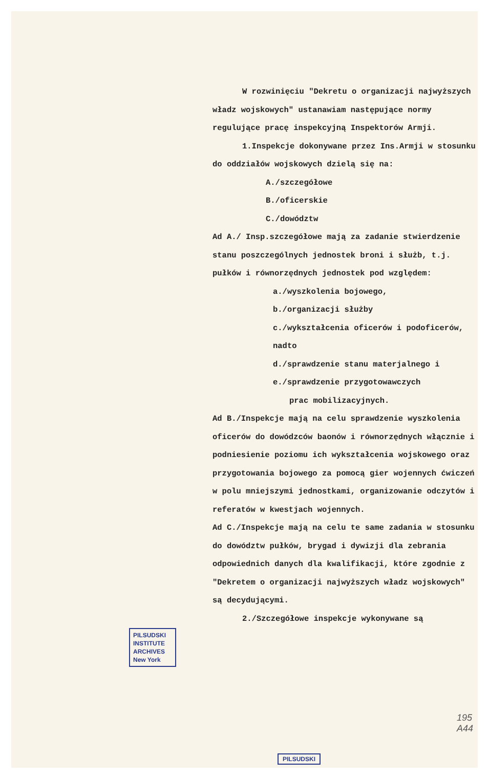W rozwinięciu "Dekretu o organizacji najwyższych władz wojskowych" ustanawiam następujące normy regulujące pracę inspekcyjną Inspektorów Armji.
1.Inspekcje dokonywane przez Ins.Armji w stosunku do oddziałów wojskowych dzielą się na:
A./szczegółowe
B./oficerskie
C./dowództw
Ad A./ Insp.szczegółowe mają za zadanie stwierdzenie stanu poszczególnych jednostek broni i służb, t.j. pułków i równorzędnych jednostek pod względem:
a./wyszkolenia bojowego,
b./organizacji służby
c./wykształcenia oficerów i podoficerów, nadto
d./sprawdzenie stanu materjalnego i
e./sprawdzenie przygotowawczych
prac mobilizacyjnych.
Ad B./Inspekcje mają na celu sprawdzenie wyszkolenia oficerów do dowódzców baonów i równorzędnych włącznie i podniesienie poziomu ich wykształcenia wojskowego oraz przygotowania bojowego za pomocą gier wojennych ćwiczeń w polu mniejszymi jednostkami, organizowanie odczytów i referatów w kwestjach wojennych.
Ad C./Inspekcje mają na celu te same zadania w stosunku do dowództw pułków, brygad i dywizji dla zebrania odpowiednich danych dla kwalifikacji, które zgodnie z "Dekretem o organizacji najwyższych władz wojskowych" są decydującymi.
2./Szczegółowe inspekcje wykonywane są
PILSUDSKI
INSTITUTE
ARCHIVES
New York
195
A44
PILSUDSKI